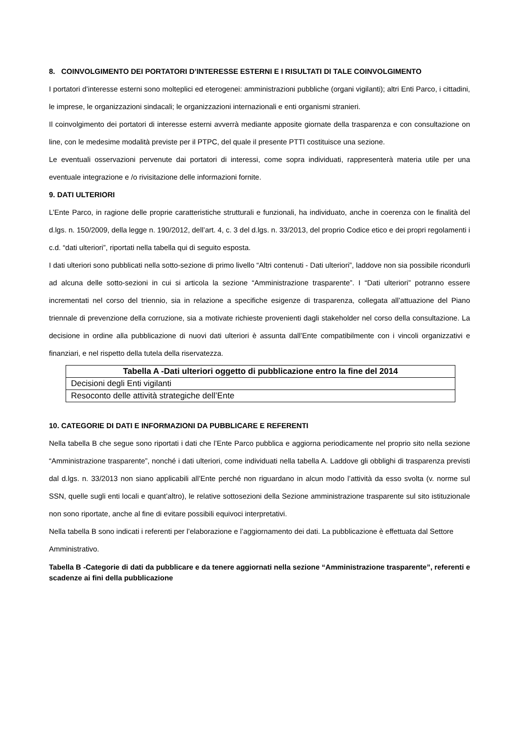8. COINVOLGIMENTO DEI PORTATORI D’INTERESSE ESTERNI E I RISULTATI DI TALE COINVOLGIMENTO
I portatori d’interesse esterni sono molteplici ed eterogenei: amministrazioni pubbliche (organi vigilanti); altri Enti Parco, i cittadini, le imprese, le organizzazioni sindacali; le organizzazioni internazionali e enti organismi stranieri.
Il coinvolgimento dei portatori di interesse esterni avverrà mediante apposite giornate della trasparenza e con consultazione on line, con le medesime modalità previste per il PTPC, del quale il presente PTTI costituisce una sezione.
Le eventuali osservazioni pervenute dai portatori di interessi, come sopra individuati, rappresenterà materia utile per una eventuale integrazione e /o rivisitazione delle informazioni fornite.
9. DATI ULTERIORI
L’Ente Parco, in ragione delle proprie caratteristiche strutturali e funzionali, ha individuato, anche in coerenza con le finalità del d.lgs. n. 150/2009, della legge n. 190/2012, dell’art. 4, c. 3 del d.lgs. n. 33/2013, del proprio Codice etico e dei propri regolamenti i c.d. “dati ulteriori”, riportati nella tabella qui di seguito esposta.
I dati ulteriori sono pubblicati nella sotto-sezione di primo livello “Altri contenuti - Dati ulteriori”, laddove non sia possibile ricondurli ad alcuna delle sotto-sezioni in cui si articola la sezione “Amministrazione trasparente”. I “Dati ulteriori” potranno essere incrementati nel corso del triennio, sia in relazione a specifiche esigenze di trasparenza, collegata all’attuazione del Piano triennale di prevenzione della corruzione, sia a motivate richieste provenienti dagli stakeholder nel corso della consultazione. La decisione in ordine alla pubblicazione di nuovi dati ulteriori è assunta dall’Ente compatibilmente con i vincoli organizzativi e finanziari, e nel rispetto della tutela della riservatezza.
| Tabella A -Dati ulteriori oggetto di pubblicazione entro la fine del 2014 |
| --- |
| Decisioni degli Enti vigilanti |
| Resoconto delle attività strategiche dell’Ente |
10. CATEGORIE DI DATI E INFORMAZIONI DA PUBBLICARE E REFERENTI
Nella tabella B che segue sono riportati i dati che l’Ente Parco pubblica e aggiorna periodicamente nel proprio sito nella sezione “Amministrazione trasparente”, nonché i dati ulteriori, come individuati nella tabella A. Laddove gli obblighi di trasparenza previsti dal d.lgs. n. 33/2013 non siano applicabili all’Ente perché non riguardano in alcun modo l’attività da esso svolta (v. norme sul SSN, quelle sugli enti locali e quant’altro), le relative sottosezioni della Sezione amministrazione trasparente sul sito istituzionale non sono riportate, anche al fine di evitare possibili equivoci interpretativi.
Nella tabella B sono indicati i referenti per l’elaborazione e l’aggiornamento dei dati. La pubblicazione è effettuata dal Settore Amministrativo.
Tabella B -Categorie di dati da pubblicare e da tenere aggiornati nella sezione “Amministrazione trasparente”, referenti e scadenze ai fini della pubblicazione